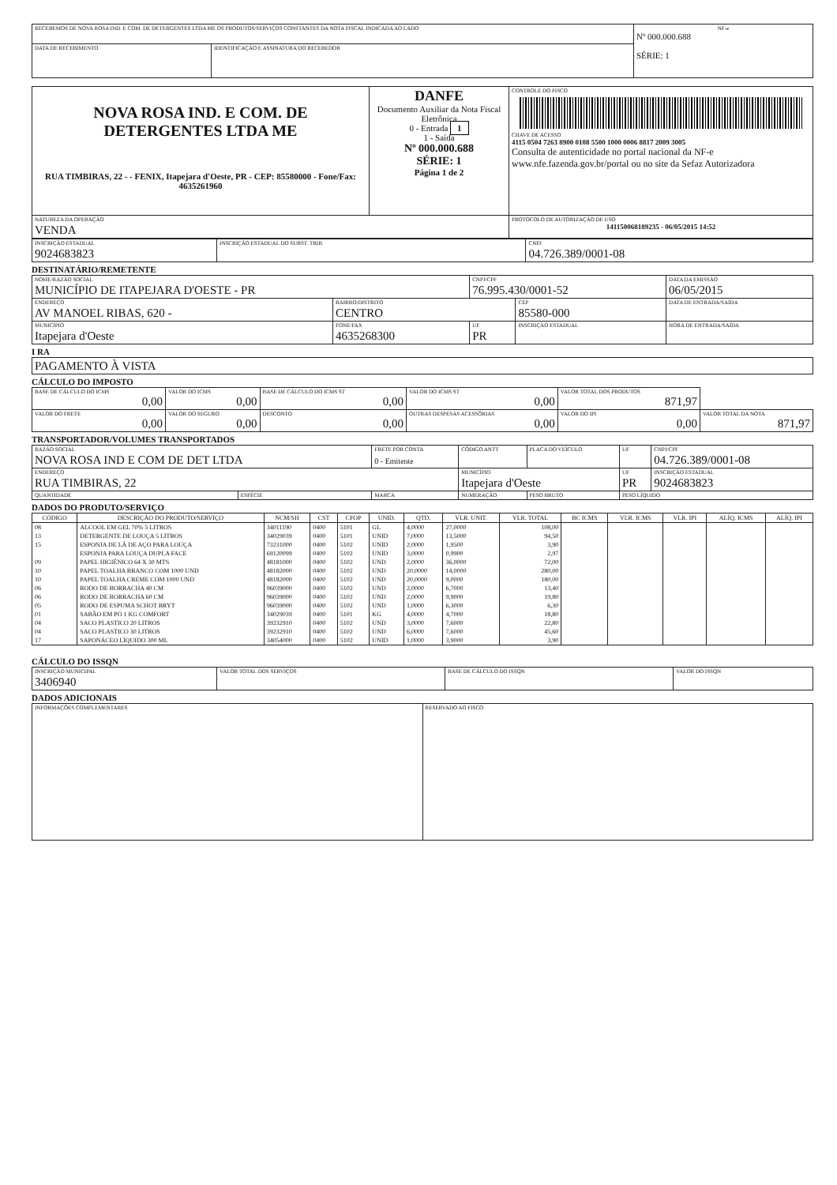| RECEBEMOS DE NOVA ROSA IND. E COM. DE DETERGENTES LTDA ME OS PRODUTOS/SERVIÇOS CONSTANTES DA NOTA FISCAL INDICADA AO LADO | | NF-e Nº 000.000.688 SÉRIE: 1 |
| DATA DE RECEBIMENTO | IDENTIFICAÇÃO E ASSINATURA DO RECEBEDOR | |
| NOVA ROSA IND. E COM. DE DETERGENTES LTDA ME RUA TIMBIRAS, 22 - - FENIX, Itapejara d'Oeste, PR - CEP: 85580000 - Fone/Fax: 4635261960 | DANFE Documento Auxiliar da Nota Fiscal Eletrônica 0 - Entrada 1 1 - Saída Nº 000.000.688 SÉRIE: 1 Página 1 de 2 | CONTROLE DO FISCO CHAVE DE ACESSO 4115 0504 7263 8900 0108 5500 1000 0006 8817 2009 3005 Consulta de autenticidade no portal nacional da NF-e www.nfe.fazenda.gov.br/portal ou no site da Sefaz Autorizadora |
| NATUREZA DA OPERAÇÃO VENDA | | PROTOCOLO DE AUTORIZAÇÃO DE USO 141150068189235 - 06/05/2015 14:52 |
| INSCRIÇÃO ESTADUAL 9024683823 | INSCRIÇÃO ESTADUAL DO SUBST. TRIB. | CNPJ 04.726.389/0001-08 |
DESTINATÁRIO/REMETENTE
| NOME/RAZÃO SOCIAL MUNICÍPIO DE ITAPEJARA D'OESTE - PR | | CNPJ/CPF 76.995.430/0001-52 | | DATA DA EMISSÃO 06/05/2015 |
| ENDEREÇO AV MANOEL RIBAS, 620 - | BAIRRO/DISTRITO CENTRO | | CEP 85580-000 | DATA DE ENTRADA/SAÍDA |
| MUNICÍPIO Itapejara d'Oeste | FONE/FAX 4635268300 | UF PR | INSCRIÇÃO ESTADUAL | HORA DE ENTRADA/SAÍDA |
I RA
| PAGAMENTO À VISTA |
CÁLCULO DO IMPOSTO
| BASE DE CÁLCULO DO ICMS 0,00 | VALOR DO ICMS 0,00 | BASE DE CÁLCULO DO ICMS ST 0,00 | VALOR DO ICMS ST 0,00 | VALOR TOTAL DOS PRODUTOS 871,97 | |
| VALOR DO FRETE 0,00 | VALOR DO SEGURO 0,00 | DESCONTO 0,00 | OUTRAS DESPESAS ACESSÓRIAS 0,00 | VALOR DO IPI 0,00 | VALOR TOTAL DA NOTA 871,97 |
TRANSPORTADOR/VOLUMES TRANSPORTADOS
| RAZÃO SOCIAL NOVA ROSA IND E COM DE DET LTDA | | FRETE POR CONTA 0 - Emitente | CÓDIGO ANTT | PLACA DO VEÍCULO | UF | CNPJ/CPF 04.726.389/0001-08 |
| ENDEREÇO RUA TIMBIRAS, 22 | | | MUNICÍPIO Itapejara d'Oeste | | UF PR | INSCRIÇÃO ESTADUAL 9024683823 |
| QUANTIDADE | ESPÉCIE | MARCA | NUMERAÇÃO | PESO BRUTO | PESO LÍQUIDO | |
DADOS DO PRODUTO/SERVIÇO
| CÓDIGO | DESCRIÇÃO DO PRODUTO/SERVIÇO | NCM/SH | CST | CFOP | UNID. | QTD. | VLR. UNIT. | VLR. TOTAL | BC ICMS | VLR. ICMS | VLR. IPI | ALÍQ. ICMS | ALÍQ. IPI |
| --- | --- | --- | --- | --- | --- | --- | --- | --- | --- | --- | --- | --- | --- |
| 08 | ALCOOL EM GEL 70% 5 LITROS | 34011190 | 0400 | 5101 | GL | 4,0000 | 27,0000 | 108,00 | | | | | |
| 13 | DETERGENTE DE LOUÇA 5 LITROS | 34029039 | 0400 | 5101 | UNID | 7,0000 | 13,5000 | 94,50 | | | | | |
| 15 | ESPONJA DE LÃ DE AÇO PARA LOUÇA | 73231000 | 0400 | 5102 | UNID | 2,0000 | 1,9500 | 3,90 | | | | | |
| | ESPONJA PARA LOUÇA DUPLA FACE | 69120099 | 0400 | 5102 | UNID | 3,0000 | 0,9900 | 2,97 | | | | | |
| 09 | PAPEL HIGIÊNICO 64 X 30 MTS | 48181000 | 0400 | 5102 | UND | 2,0000 | 36,0000 | 72,00 | | | | | |
| 10 | PAPEL TOALHA BRANCO COM 1000 UND | 48182000 | 0400 | 5102 | UND | 20,0000 | 14,0000 | 280,00 | | | | | |
| 10 | PAPEL TOALHA CREME COM 1000 UND | 48182000 | 0400 | 5102 | UND | 20,0000 | 9,0000 | 180,00 | | | | | |
| 06 | RODO DE BORRACHA 40 CM | 96039000 | 0400 | 5102 | UND | 2,0000 | 6,7000 | 13,40 | | | | | |
| 06 | RODO DE BORRACHA 60 CM | 96039000 | 0400 | 5102 | UND | 2,0000 | 9,9000 | 19,80 | | | | | |
| 05 | RODO DE ESPUMA SCHOT BRYT | 96039000 | 0400 | 5102 | UND | 1,0000 | 6,3000 | 6,30 | | | | | |
| 01 | SABÃO EM PÓ 1 KG COMFORT | 34029039 | 0400 | 5101 | KG | 4,0000 | 4,7000 | 18,80 | | | | | |
| 04 | SACO PLASTICO 20 LITROS | 39232910 | 0400 | 5102 | UND | 3,0000 | 7,6000 | 22,80 | | | | | |
| 04 | SACO PLASTICO 30 LITROS | 39232910 | 0400 | 5102 | UND | 6,0000 | 7,6000 | 45,60 | | | | | |
| 17 | SAPONÁCEO LÍQUIDO 300 ML | 34054000 | 0400 | 5102 | UNID | 1,0000 | 3,9000 | 3,90 | | | | | |
CÁLCULO DO ISSQN
| INSCRIÇÃO MUNICIPAL 3406940 | VALOR TOTAL DOS SERVIÇOS | BASE DE CÁLCULO DO ISSQN | VALOR DO ISSQN |
DADOS ADICIONAIS
| INFORMAÇÕES COMPLEMENTARES | RESERVADO AO FISCO |